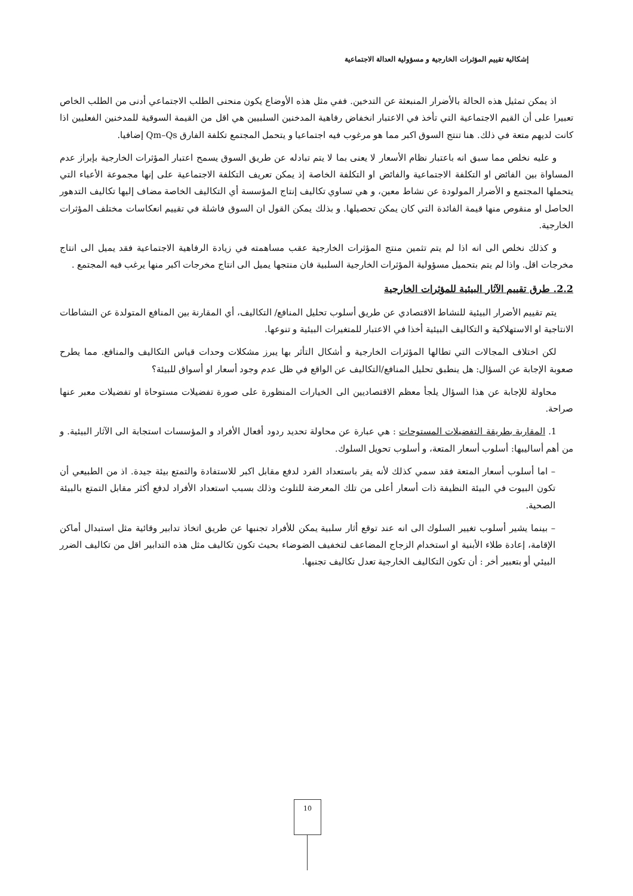إشكالية تقييم المؤثرات الخارجية و مسؤولية العدالة الاجتماعية
اذ يمكن تمثيل هذه الحالة بالأضرار المنبعثة عن التدخين. ففي مثل هذه الأوضاع يكون منحنى الطلب الاجتماعي أدنى من الطلب الخاص تعبيرا على أن القيم الاجتماعية التي تأخذ في الاعتبار انخفاض رفاهية المدخنين السلبيين هي اقل من القيمة السوقية للمدخنين الفعليين اذا كانت لديهم متعة في ذلك. هنا تنتج السوق اكبر مما هو مرغوب فيه اجتماعيا و يتحمل المجتمع تكلفة الفارق Qm–Qs إضافيا.
و عليه نخلص مما سبق انه باعتبار نظام الأسعار لا يعنى بما لا يتم تبادله عن طريق السوق يسمح اعتبار المؤثرات الخارجية بإبراز عدم المساواة بين الفائض او التكلفة الاجتماعية والفائض او التكلفة الخاصة إذ يمكن تعريف التكلفة الاجتماعية على إنها مجموعة الأعباء التي يتحملها المجتمع و الأضرار المولودة عن نشاط معين، و هي تساوي تكاليف إنتاج المؤسسة أي التكاليف الخاصة مضاف إليها تكاليف التدهور الحاصل او منقوص منها قيمة الفائدة التي كان يمكن تحصيلها. و بذلك يمكن القول ان السوق فاشلة في تقييم انعكاسات مختلف المؤثرات الخارجية.
و كذلك نخلص الى انه اذا لم يتم تثمين منتج المؤثرات الخارجية عقب مساهمته في زيادة الرفاهية الاجتماعية فقد يميل الى انتاج مخرجات اقل. واذا لم يتم بتحميل مسؤولية المؤثرات الخارجية السلبية فان منتجها يميل الى انتاج مخرجات اكبر منها يرغب فيه المجتمع .
2.2. طرق تقييم الآثار البيئية للمؤثرات الخارجية
يتم تقييم الأضرار البيئية للنشاط الاقتصادي عن طريق أسلوب تحليل المنافع/ التكاليف، أي المقارنة بين المنافع المتولدة عن النشاطات الانتاجية او الاستهلاكية و التكاليف البيئية أخذا في الاعتبار للمتغيرات البيئية و تنوعها.
لكن اختلاف المجالات التي تطالها المؤثرات الخارجية و أشكال التأثر بها يبرز مشكلات وحدات قياس التكاليف والمنافع. مما يطرح صعوبة الإجابة عن السؤال: هل ينطبق تحليل المنافع/التكاليف عن الواقع في ظل عدم وجود أسعار او أسواق للبيئة؟
محاولة للإجابة عن هذا السؤال يلجأ معظم الاقتصاديين الى الخيارات المنظورة على صورة تفضيلات مستوحاة او تفضيلات معبر عنها صراحة.
1. المقاربة بطريقة التفضيلات المستوحات : هي عبارة عن محاولة تحديد ردود أفعال الأفراد و المؤسسات استجابة الى الآثار البيئية. و من أهم أساليبها: أسلوب أسعار المتعة، و أسلوب تحويل السلوك.
– اما أسلوب أسعار المتعة فقد سمي كذلك لأنه يقر باستعداد الفرد لدفع مقابل اكبر للاستفادة والتمتع بيئة جيدة. اذ من الطبيعي أن تكون البيوت في البيئة النظيفة ذات أسعار أعلى من تلك المعرضة للتلوث وذلك بسبب استعداد الأفراد لدفع أكثر مقابل التمتع بالبيئة الصحية.
– بينما يشير أسلوب تغيير السلوك الى انه عند توقع أثار سلبية يمكن للأفراد تجنبها عن طريق اتخاذ تدابير وقائية مثل استبدال أماكن الإقامة، إعادة طلاء الأبنية او استخدام الزجاج المضاعف لتخفيف الضوضاء بحيث تكون تكاليف مثل هذه التدابير اقل من تكاليف الضرر البيئي أو بتعبير أخر : أن تكون التكاليف الخارجية تعدل تكاليف تجنبها.
10